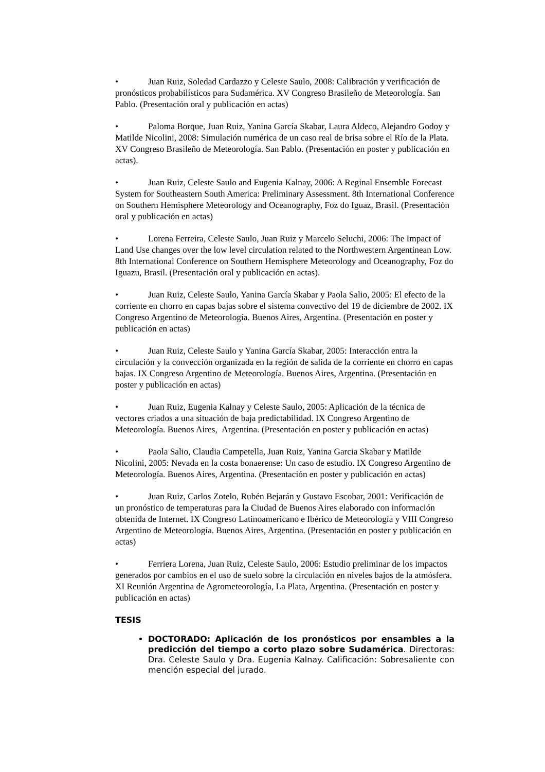• Juan Ruiz, Soledad Cardazzo y Celeste Saulo, 2008: Calibración y verificación de pronósticos probabilísticos para Sudamérica. XV Congreso Brasileño de Meteorología. San Pablo. (Presentación oral y publicación en actas)
• Paloma Borque, Juan Ruiz, Yanina García Skabar, Laura Aldeco, Alejandro Godoy y Matilde Nicolini, 2008: Simulación numérica de un caso real de brisa sobre el Río de la Plata. XV Congreso Brasileño de Meteorología. San Pablo. (Presentación en poster y publicación en actas).
• Juan Ruiz, Celeste Saulo and Eugenia Kalnay, 2006: A Reginal Ensemble Forecast System for Southeastern South America: Preliminary Assessment. 8th International Conference on Southern Hemisphere Meteorology and Oceanography, Foz do Iguaz, Brasil. (Presentación oral y publicación en actas)
• Lorena Ferreira, Celeste Saulo, Juan Ruiz y Marcelo Seluchi, 2006: The Impact of Land Use changes over the low level circulation related to the Northwestern Argentinean Low. 8th International Conference on Southern Hemisphere Meteorology and Oceanography, Foz do Iguazu, Brasil. (Presentación oral y publicación en actas).
• Juan Ruiz, Celeste Saulo, Yanina García Skabar y Paola Salio, 2005: El efecto de la corriente en chorro en capas bajas sobre el sistema convectivo del 19 de diciembre de 2002. IX Congreso Argentino de Meteorología. Buenos Aires, Argentina. (Presentación en poster y publicación en actas)
• Juan Ruiz, Celeste Saulo y Yanina García Skabar, 2005: Interacción entra la circulación y la convección organizada en la región de salida de la corriente en chorro en capas bajas. IX Congreso Argentino de Meteorología. Buenos Aires, Argentina. (Presentación en poster y publicación en actas)
• Juan Ruiz, Eugenia Kalnay y Celeste Saulo, 2005: Aplicación de la técnica de vectores criados a una situación de baja predictabilidad. IX Congreso Argentino de Meteorología. Buenos Aires, Argentina. (Presentación en poster y publicación en actas)
• Paola Salio, Claudia Campetella, Juan Ruiz, Yanina Garcia Skabar y Matilde Nicolini, 2005: Nevada en la costa bonaerense: Un caso de estudio. IX Congreso Argentino de Meteorología. Buenos Aires, Argentina. (Presentación en poster y publicación en actas)
• Juan Ruiz, Carlos Zotelo, Rubén Bejarán y Gustavo Escobar, 2001: Verificación de un pronóstico de temperaturas para la Ciudad de Buenos Aires elaborado con información obtenida de Internet. IX Congreso Latinoamericano e Ibérico de Meteorología y VIII Congreso Argentino de Meteorología. Buenos Aires, Argentina. (Presentación en poster y publicación en actas)
• Ferriera Lorena, Juan Ruiz, Celeste Saulo, 2006: Estudio preliminar de los impactos generados por cambios en el uso de suelo sobre la circulación en niveles bajos de la atmósfera. XI Reunión Argentina de Agrometeorología, La Plata, Argentina. (Presentación en poster y publicación en actas)
TESIS
DOCTORADO: Aplicación de los pronósticos por ensambles a la predicción del tiempo a corto plazo sobre Sudamérica. Directoras: Dra. Celeste Saulo y Dra. Eugenia Kalnay. Calificación: Sobresaliente con mención especial del jurado.